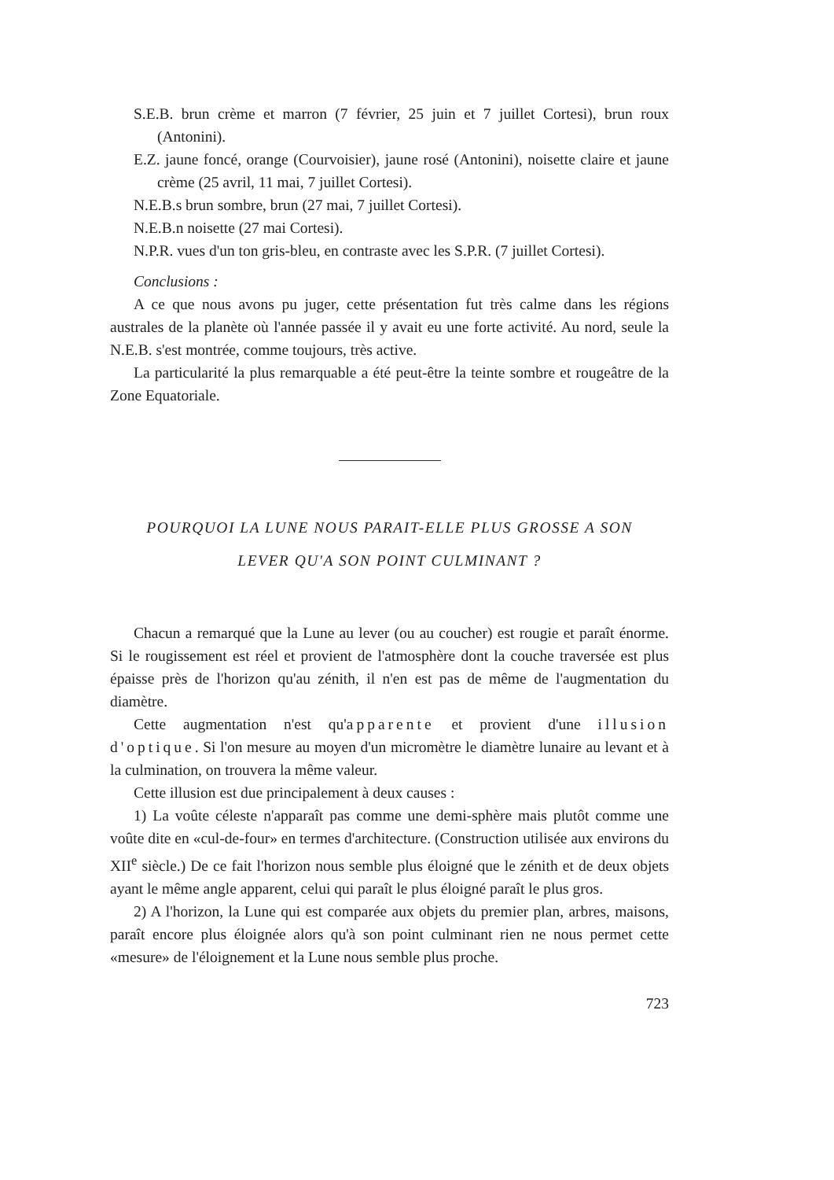S.E.B. brun crème et marron (7 février, 25 juin et 7 juillet Cortesi), brun roux (Antonini).
E.Z. jaune foncé, orange (Courvoisier), jaune rosé (Antonini), noisette claire et jaune crème (25 avril, 11 mai, 7 juillet Cortesi).
N.E.B.s brun sombre, brun (27 mai, 7 juillet Cortesi).
N.E.B.n noisette (27 mai Cortesi).
N.P.R. vues d'un ton gris-bleu, en contraste avec les S.P.R. (7 juillet Cortesi).
Conclusions :
A ce que nous avons pu juger, cette présentation fut très calme dans les régions australes de la planète où l'année passée il y avait eu une forte activité. Au nord, seule la N.E.B. s'est montrée, comme toujours, très active.
La particularité la plus remarquable a été peut-être la teinte sombre et rougeâtre de la Zone Equatoriale.
POURQUOI LA LUNE NOUS PARAIT-ELLE PLUS GROSSE A SON
LEVER QU'A SON POINT CULMINANT ?
Chacun a remarqué que la Lune au lever (ou au coucher) est rougie et paraît énorme. Si le rougissement est réel et provient de l'atmosphère dont la couche traversée est plus épaisse près de l'horizon qu'au zénith, il n'en est pas de même de l'augmentation du diamètre.
Cette augmentation n'est qu'apparente et provient d'une illusion d'optique. Si l'on mesure au moyen d'un micromètre le diamètre lunaire au levant et à la culmination, on trouvera la même valeur.
Cette illusion est due principalement à deux causes :
1) La voûte céleste n'apparaît pas comme une demi-sphère mais plutôt comme une voûte dite en «cul-de-four» en termes d'architecture. (Construction utilisée aux environs du XII<sup>e</sup> siècle.) De ce fait l'horizon nous semble plus éloigné que le zénith et de deux objets ayant le même angle apparent, celui qui paraît le plus éloigné paraît le plus gros.
2) A l'horizon, la Lune qui est comparée aux objets du premier plan, arbres, maisons, paraît encore plus éloignée alors qu'à son point culminant rien ne nous permet cette «mesure» de l'éloignement et la Lune nous semble plus proche.
723